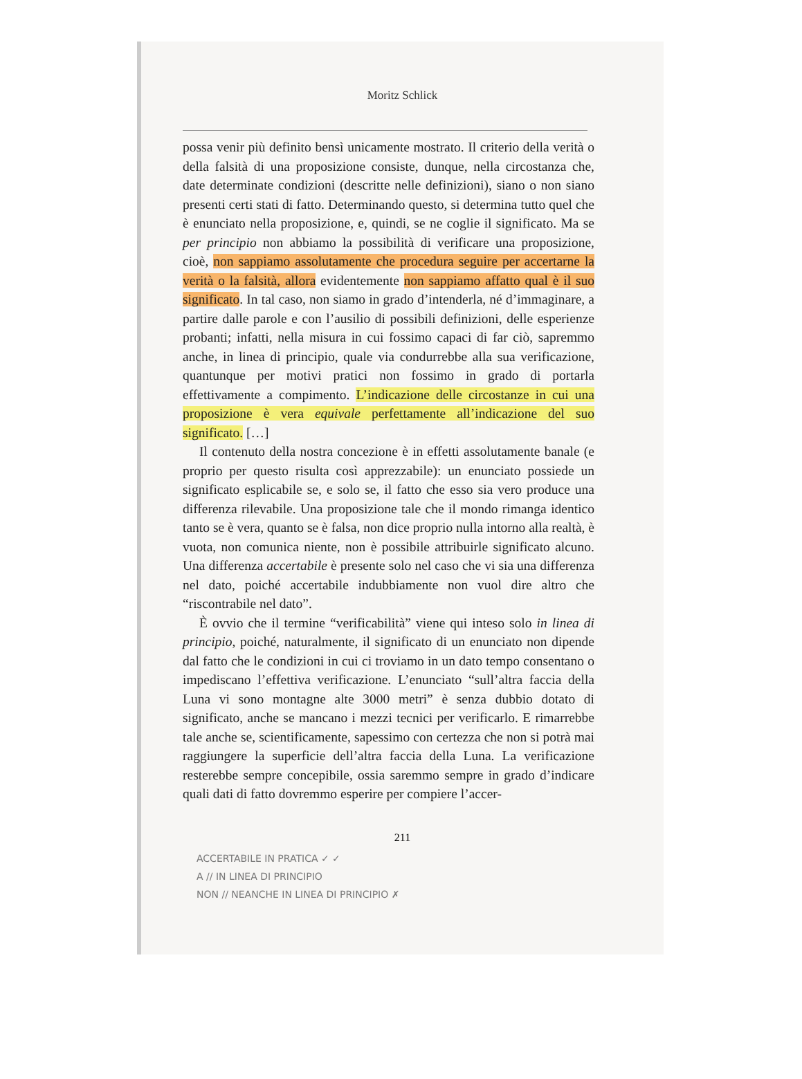Moritz Schlick
possa venir più definito bensì unicamente mostrato. Il criterio della verità o della falsità di una proposizione consiste, dunque, nella circostanza che, date determinate condizioni (descritte nelle definizioni), siano o non siano presenti certi stati di fatto. Determinando questo, si determina tutto quel che è enunciato nella proposizione, e, quindi, se ne coglie il significato. Ma se per principio non abbiamo la possibilità di verificare una proposizione, cioè, non sappiamo assolutamente che procedura seguire per accertarne la verità o la falsità, allora evidentemente non sappiamo affatto qual è il suo significato. In tal caso, non siamo in grado d’intenderla, né d’immaginare, a partire dalle parole e con l’ausilio di possibili definizioni, delle esperienze probanti; infatti, nella misura in cui fossimo capaci di far ciò, sapremmo anche, in linea di principio, quale via condurrebbe alla sua verificazione, quantunque per motivi pratici non fossimo in grado di portarla effettivamente a compimento. L’indicazione delle circostanze in cui una proposizione è vera equivale perfettamente all’indicazione del suo significato. […]
Il contenuto della nostra concezione è in effetti assolutamente banale (e proprio per questo risulta così apprezzabile): un enunciato possiede un significato esplicabile se, e solo se, il fatto che esso sia vero produce una differenza rilevabile. Una proposizione tale che il mondo rimanga identico tanto se è vera, quanto se è falsa, non dice proprio nulla intorno alla realtà, è vuota, non comunica niente, non è possibile attribuirle significato alcuno. Una differenza accertabile è presente solo nel caso che vi sia una differenza nel dato, poiché accertabile indubbiamente non vuol dire altro che “riscontrabile nel dato”.
È ovvio che il termine “verificabilità” viene qui inteso solo in linea di principio, poiché, naturalmente, il significato di un enunciato non dipende dal fatto che le condizioni in cui ci troviamo in un dato tempo consentano o impediscano l’effettiva verificazione. L’enunciato “sull’altra faccia della Luna vi sono montagne alte 3000 metri” è senza dubbio dotato di significato, anche se mancano i mezzi tecnici per verificarlo. E rimarrebbe tale anche se, scientificamente, sapessimo con certezza che non si potrà mai raggiungere la superficie dell’altra faccia della Luna. La verificazione resterebbe sempre concepibile, ossia saremmo sempre in grado d’indicare quali dati di fatto dovremmo esperire per compiere l’accer-
211
ACCERTABILE IN PRATICA ✓ ✓
A // IN LINEA DI PRINCIPIO
NON // NEANCHE IN LINEA DI PRINCIPIO ✗